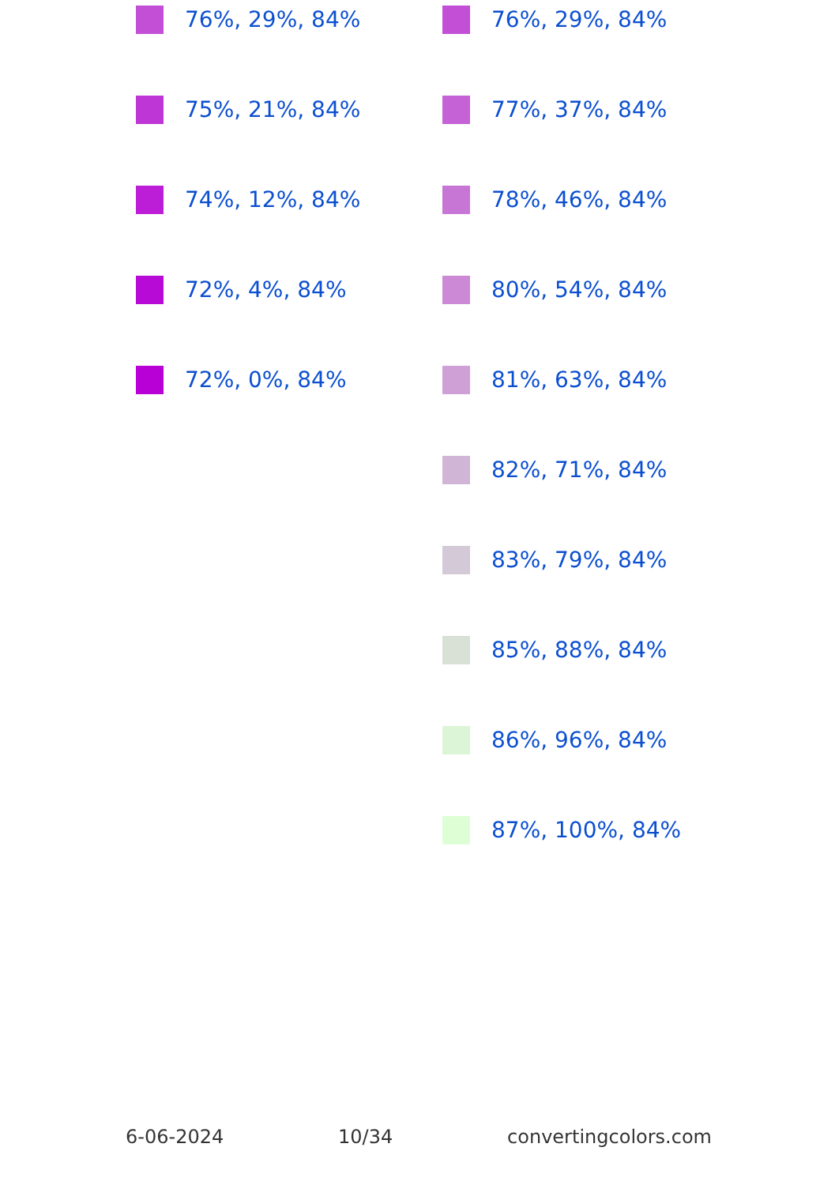76%, 29%, 84%
75%, 21%, 84%
74%, 12%, 84%
72%, 4%, 84%
72%, 0%, 84%
76%, 29%, 84%
77%, 37%, 84%
78%, 46%, 84%
80%, 54%, 84%
81%, 63%, 84%
82%, 71%, 84%
83%, 79%, 84%
85%, 88%, 84%
86%, 96%, 84%
87%, 100%, 84%
6-06-2024 10/34 convertingcolors.com